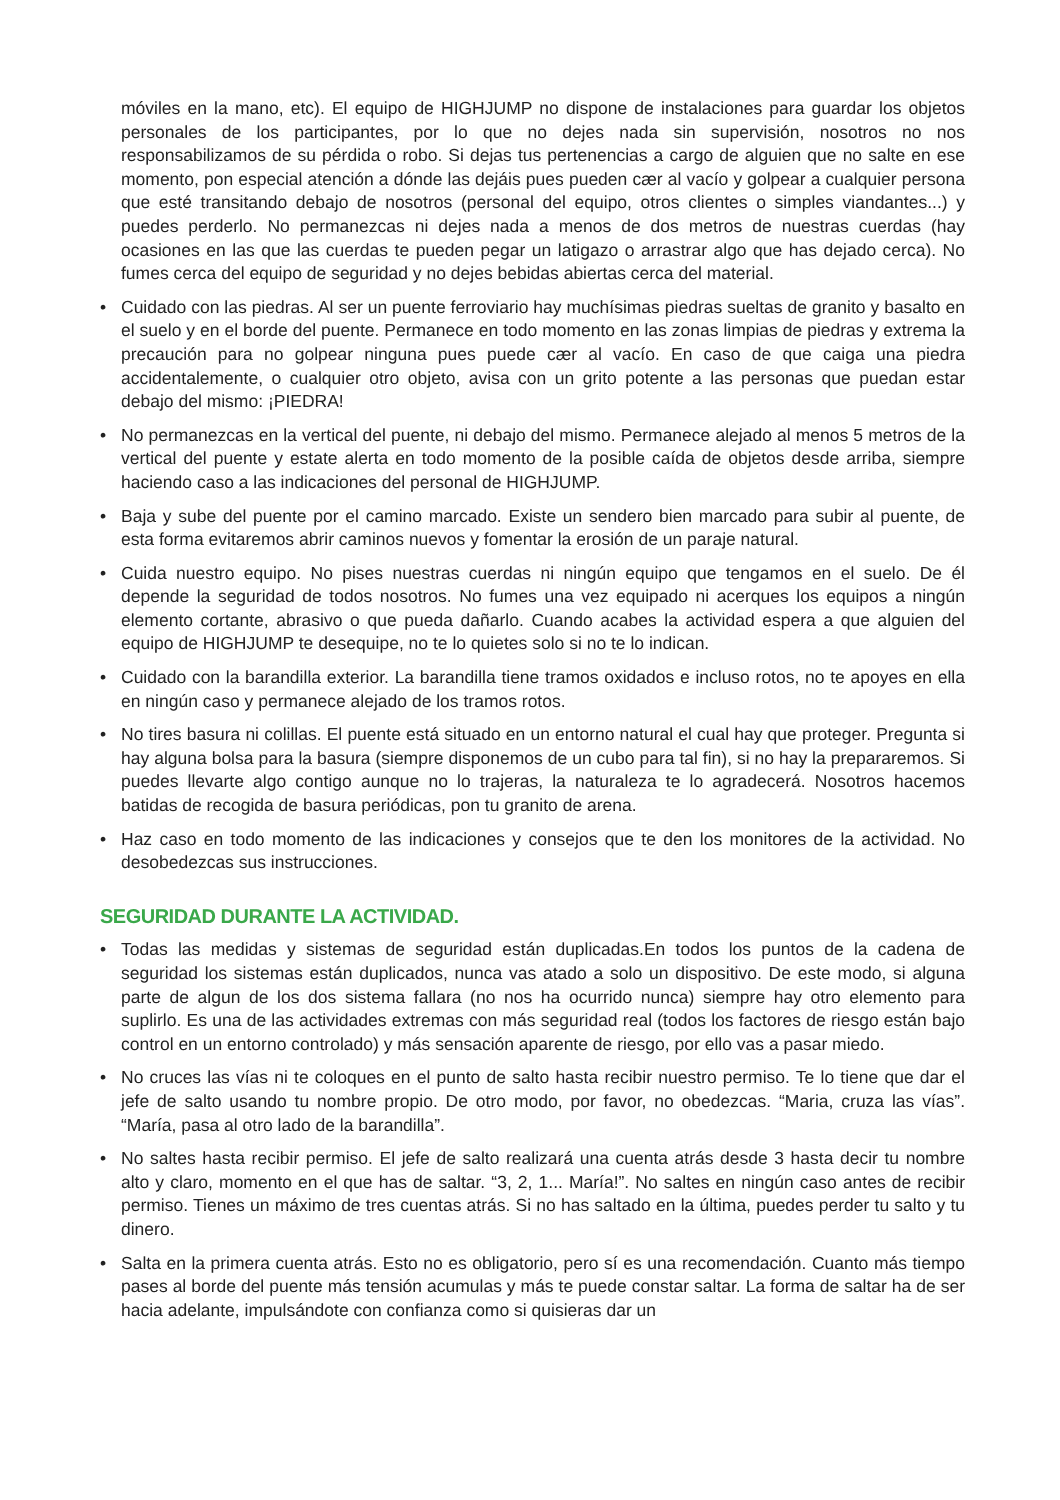móviles en la mano, etc). El equipo de HIGHJUMP no dispone de instalaciones para guardar los objetos personales de los participantes, por lo que no dejes nada sin supervisión, nosotros no nos responsabilizamos de su pérdida o robo. Si dejas tus pertenencias a cargo de alguien que no salte en ese momento, pon especial atención a dónde las dejáis pues pueden cær al vacío y golpear a cualquier persona que esté transitando debajo de nosotros (personal del equipo, otros clientes o simples viandantes...) y puedes perderlo. No permanezcas ni dejes nada a menos de dos metros de nuestras cuerdas (hay ocasiones en las que las cuerdas te pueden pegar un latigazo o arrastrar algo que has dejado cerca). No fumes cerca del equipo de seguridad y no dejes bebidas abiertas cerca del material.
• Cuidado con las piedras. Al ser un puente ferroviario hay muchísimas piedras sueltas de granito y basalto en el suelo y en el borde del puente. Permanece en todo momento en las zonas limpias de piedras y extrema la precaución para no golpear ninguna pues puede cær al vacío. En caso de que caiga una piedra accidentalemente, o cualquier otro objeto, avisa con un grito potente a las personas que puedan estar debajo del mismo: ¡PIEDRA!
• No permanezcas en la vertical del puente, ni debajo del mismo. Permanece alejado al menos 5 metros de la vertical del puente y estate alerta en todo momento de la posible caída de objetos desde arriba, siempre haciendo caso a las indicaciones del personal de HIGHJUMP.
• Baja y sube del puente por el camino marcado. Existe un sendero bien marcado para subir al puente, de esta forma evitaremos abrir caminos nuevos y fomentar la erosión de un paraje natural.
• Cuida nuestro equipo. No pises nuestras cuerdas ni ningún equipo que tengamos en el suelo. De él depende la seguridad de todos nosotros. No fumes una vez equipado ni acerques los equipos a ningún elemento cortante, abrasivo o que pueda dañarlo. Cuando acabes la actividad espera a que alguien del equipo de HIGHJUMP te desequipe, no te lo quietes solo si no te lo indican.
• Cuidado con la barandilla exterior. La barandilla tiene tramos oxidados e incluso rotos, no te apoyes en ella en ningún caso y permanece alejado de los tramos rotos.
• No tires basura ni colillas. El puente está situado en un entorno natural el cual hay que proteger. Pregunta si hay alguna bolsa para la basura (siempre disponemos de un cubo para tal fin), si no hay la prepararemos. Si puedes llevarte algo contigo aunque no lo trajeras, la naturaleza te lo agradecerá. Nosotros hacemos batidas de recogida de basura periódicas, pon tu granito de arena.
• Haz caso en todo momento de las indicaciones y consejos que te den los monitores de la actividad. No desobedezcas sus instrucciones.
SEGURIDAD DURANTE LA ACTIVIDAD.
• Todas las medidas y sistemas de seguridad están duplicadas.En todos los puntos de la cadena de seguridad los sistemas están duplicados, nunca vas atado a solo un dispositivo. De este modo, si alguna parte de algun de los dos sistema fallara (no nos ha ocurrido nunca) siempre hay otro elemento para suplirlo. Es una de las actividades extremas con más seguridad real (todos los factores de riesgo están bajo control en un entorno controlado) y más sensación aparente de riesgo, por ello vas a pasar miedo.
• No cruces las vías ni te coloques en el punto de salto hasta recibir nuestro permiso. Te lo tiene que dar el jefe de salto usando tu nombre propio. De otro modo, por favor, no obedezcas. “Maria, cruza las vías”. “María, pasa al otro lado de la barandilla”.
• No saltes hasta recibir permiso. El jefe de salto realizará una cuenta atrás desde 3 hasta decir tu nombre alto y claro, momento en el que has de saltar. “3, 2, 1... María!”. No saltes en ningún caso antes de recibir permiso. Tienes un máximo de tres cuentas atrás. Si no has saltado en la última, puedes perder tu salto y tu dinero.
• Salta en la primera cuenta atrás. Esto no es obligatorio, pero sí es una recomendación. Cuanto más tiempo pases al borde del puente más tensión acumulas y más te puede constar saltar. La forma de saltar ha de ser hacia adelante, impulsándote con confianza como si quisieras dar un